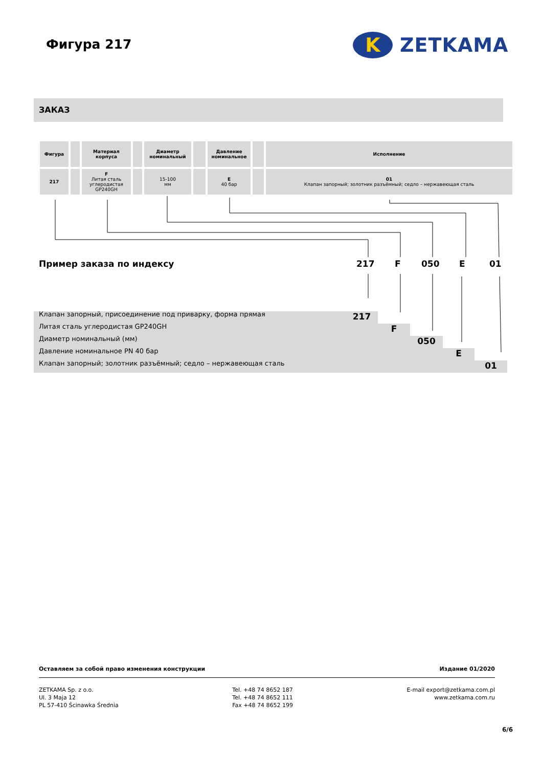Фигура 217
K
ZETKAMA
ЗАКАЗ
| Фигура | | Материал корпуса | | Диаметр номинальный | | Давление номинальное | | Исполнение |
| --- | --- | --- | --- | --- | --- | --- | --- | --- |
| 217 | | F Литая сталь углеродистая GP240GH | | 15-100 мм | | E 40 бар | | 01 Клапан запорный; золотник разъёмный; седло – нержавеющая сталь |
Пример заказа по индексу 217 F 050 E 01
Клапан запорный, присоединение под приварку, форма прямая
217
Литая сталь углеродистая GP240GH
F
Диаметр номинальный (мм)
050
Давление номинальное PN 40 бар
E
Клапан запорный; золотник разъёмный; седло – нержавеющая сталь
01
Оставляем за собой право изменения конструкции Издание 01/2020
ZETKAMA Sp. z o.o.
Ul. 3 Maja 12
PL 57-410 Ścinawka Średnia
Tel. +48 74 8652 187
Tel. +48 74 8652 111
Fax +48 74 8652 199
E-mail export@zetkama.com.pl
www.zetkama.com.ru
6/6